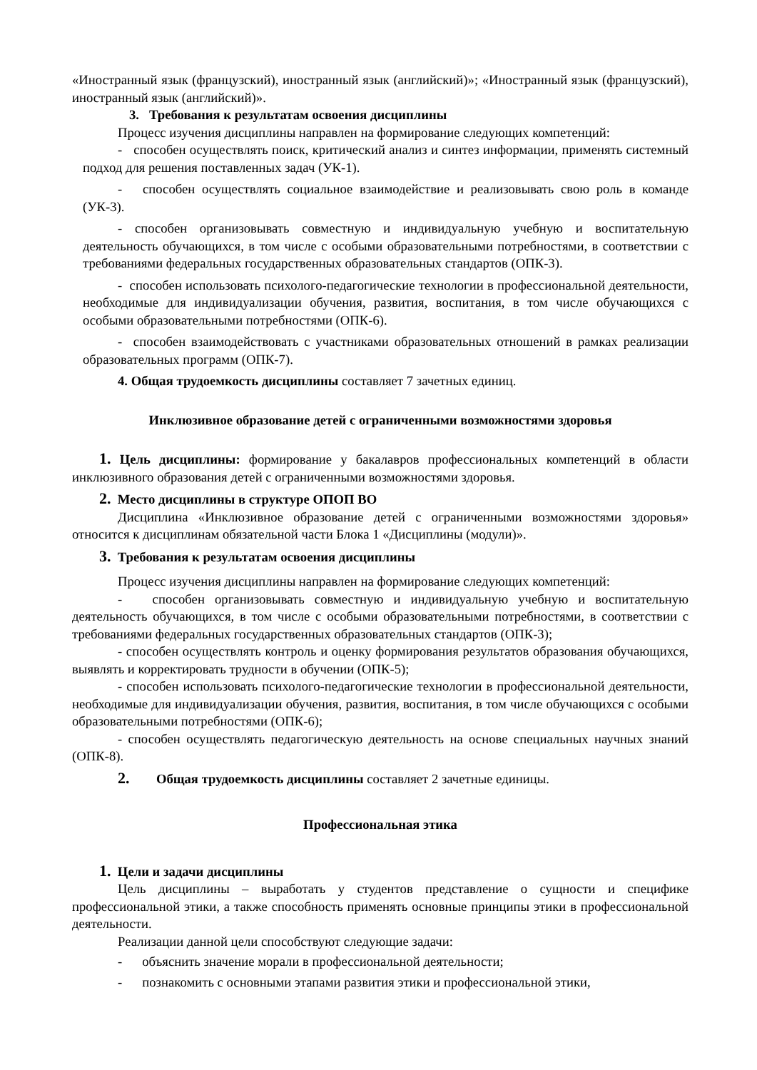«Иностранный язык (французский), иностранный язык (английский)»; «Иностранный язык (французский), иностранный язык (английский)».
3. Требования к результатам освоения дисциплины
Процесс изучения дисциплины направлен на формирование следующих компетенций:
- способен осуществлять поиск, критический анализ и синтез информации, применять системный подход для решения поставленных задач (УК-1).
- способен осуществлять социальное взаимодействие и реализовывать свою роль в команде (УК-3).
- способен организовывать совместную и индивидуальную учебную и воспитательную деятельность обучающихся, в том числе с особыми образовательными потребностями, в соответствии с требованиями федеральных государственных образовательных стандартов (ОПК-3).
- способен использовать психолого-педагогические технологии в профессиональной деятельности, необходимые для индивидуализации обучения, развития, воспитания, в том числе обучающихся с особыми образовательными потребностями (ОПК-6).
- способен взаимодействовать с участниками образовательных отношений в рамках реализации образовательных программ (ОПК-7).
4. Общая трудоемкость дисциплины составляет 7 зачетных единиц.
Инклюзивное образование детей с ограниченными возможностями здоровья
1. Цель дисциплины: формирование у бакалавров профессиональных компетенций в области инклюзивного образования детей с ограниченными возможностями здоровья.
2. Место дисциплины в структуре ОПОП ВО
Дисциплина «Инклюзивное образование детей с ограниченными возможностями здоровья» относится к дисциплинам обязательной части Блока 1 «Дисциплины (модули)».
3. Требования к результатам освоения дисциплины
Процесс изучения дисциплины направлен на формирование следующих компетенций:
- способен организовывать совместную и индивидуальную учебную и воспитательную деятельность обучающихся, в том числе с особыми образовательными потребностями, в соответствии с требованиями федеральных государственных образовательных стандартов (ОПК-3);
- способен осуществлять контроль и оценку формирования результатов образования обучающихся, выявлять и корректировать трудности в обучении (ОПК-5);
- способен использовать психолого-педагогические технологии в профессиональной деятельности, необходимые для индивидуализации обучения, развития, воспитания, в том числе обучающихся с особыми образовательными потребностями (ОПК-6);
- способен осуществлять педагогическую деятельность на основе специальных научных знаний (ОПК-8).
2. Общая трудоемкость дисциплины составляет 2 зачетные единицы.
Профессиональная этика
1. Цели и задачи дисциплины
Цель дисциплины – выработать у студентов представление о сущности и специфике профессиональной этики, а также способность применять основные принципы этики в профессиональной деятельности.
Реализации данной цели способствуют следующие задачи:
- объяснить значение морали в профессиональной деятельности;
- познакомить с основными этапами развития этики и профессиональной этики,